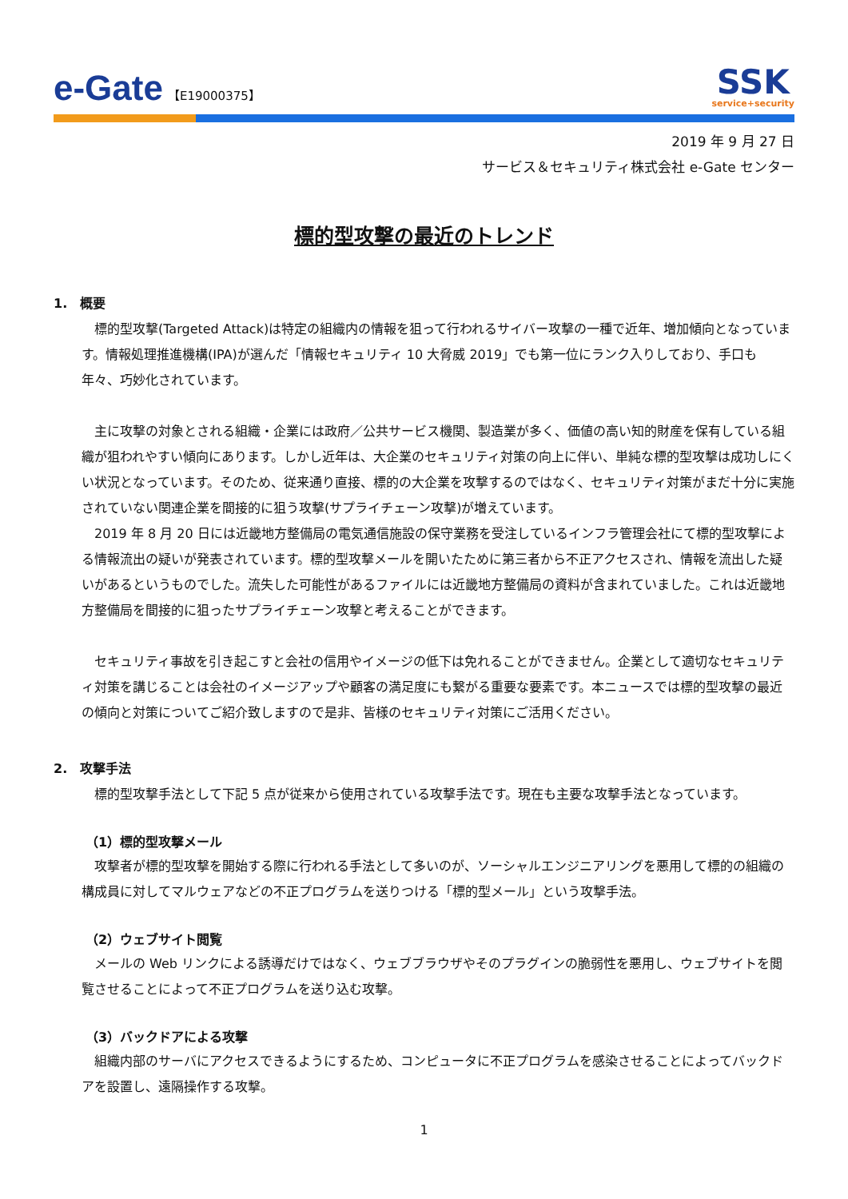e-Gate 【E19000375】
SSK
service+security
2019 年 9 月 27 日
サービス＆セキュリティ株式会社 e-Gate センター
標的型攻撃の最近のトレンド
1.　概要
標的型攻撃(Targeted Attack)は特定の組織内の情報を狙って行われるサイバー攻撃の一種で近年、増加傾向となっています。情報処理推進機構(IPA)が選んだ「情報セキュリティ 10 大脅威 2019」でも第一位にランク入りしており、手口も年々、巧妙化されています。
主に攻撃の対象とされる組織・企業には政府／公共サービス機関、製造業が多く、価値の高い知的財産を保有している組織が狙われやすい傾向にあります。しかし近年は、大企業のセキュリティ対策の向上に伴い、単純な標的型攻撃は成功しにくい状況となっています。そのため、従来通り直接、標的の大企業を攻撃するのではなく、セキュリティ対策がまだ十分に実施されていない関連企業を間接的に狙う攻撃(サプライチェーン攻撃)が増えています。
2019 年 8 月 20 日には近畿地方整備局の電気通信施設の保守業務を受注しているインフラ管理会社にて標的型攻撃による情報流出の疑いが発表されています。標的型攻撃メールを開いたために第三者から不正アクセスされ、情報を流出した疑いがあるというものでした。流失した可能性があるファイルには近畿地方整備局の資料が含まれていました。これは近畿地方整備局を間接的に狙ったサプライチェーン攻撃と考えることができます。
セキュリティ事故を引き起こすと会社の信用やイメージの低下は免れることができません。企業として適切なセキュリティ対策を講じることは会社のイメージアップや顧客の満足度にも繋がる重要な要素です。本ニュースでは標的型攻撃の最近の傾向と対策についてご紹介致しますので是非、皆様のセキュリティ対策にご活用ください。
2.　攻撃手法
標的型攻撃手法として下記 5 点が従来から使用されている攻撃手法です。現在も主要な攻撃手法となっています。
（1）標的型攻撃メール
攻撃者が標的型攻撃を開始する際に行われる手法として多いのが、ソーシャルエンジニアリングを悪用して標的の組織の構成員に対してマルウェアなどの不正プログラムを送りつける「標的型メール」という攻撃手法。
（2）ウェブサイト閲覧
メールの Web リンクによる誘導だけではなく、ウェブブラウザやそのプラグインの脆弱性を悪用し、ウェブサイトを閲覧させることによって不正プログラムを送り込む攻撃。
（3）バックドアによる攻撃
組織内部のサーバにアクセスできるようにするため、コンピュータに不正プログラムを感染させることによってバックドアを設置し、遠隔操作する攻撃。
1